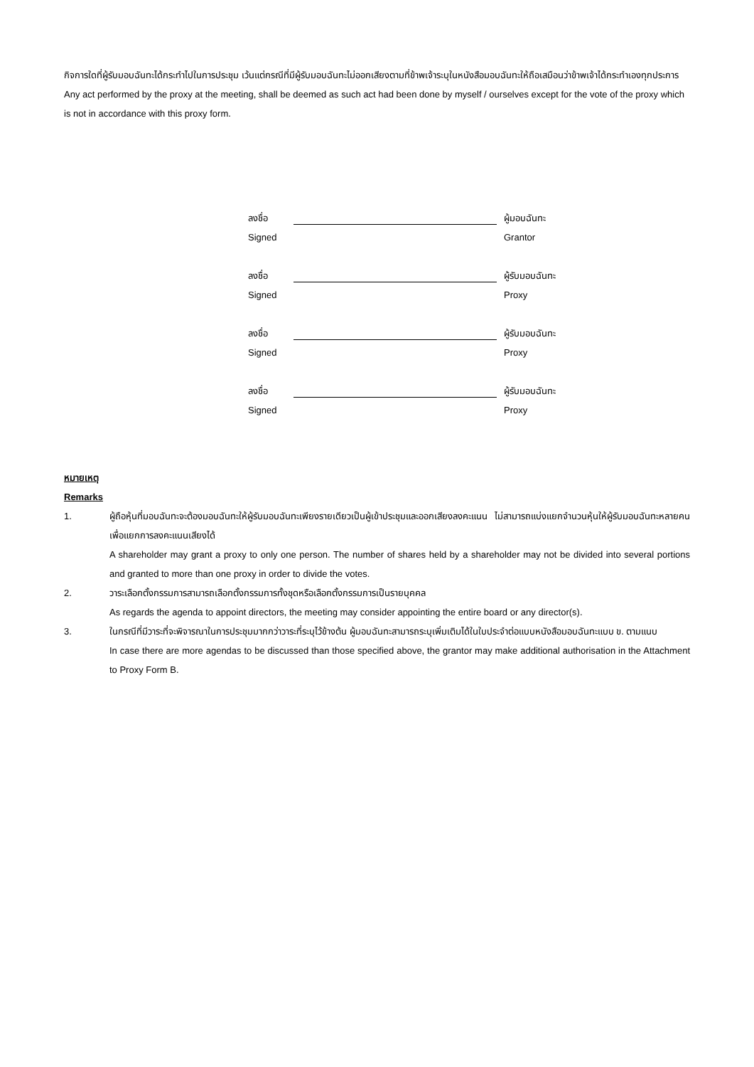กิจการใดที่ผู้รับมอบฉันทะได้กระทำไปในการประชุม เว้นแต่กรณีที่มีผู้รับมอบฉันทะไม่ออกเสียงตามที่ข้าพเจ้าระบุในหนังสือมอบฉันทะให้ถือเสมือนว่าข้าพเจ้าได้กระทำเองทุกประการ
Any act performed by the proxy at the meeting, shall be deemed as such act had been done by myself / ourselves except for the vote of the proxy which is not in accordance with this proxy form.
ลงชื่อ ผู้มอบฉันทะ
Signed Grantor
ลงชื่อ ผู้รับมอบฉันทะ
Signed Proxy
ลงชื่อ ผู้รับมอบฉันทะ
Signed Proxy
ลงชื่อ ผู้รับมอบฉันทะ
Signed Proxy
หมายเหตุ
Remarks
1. ผู้ถือหุ้นที่มอบฉันทะจะต้องมอบฉันทะให้ผู้รับมอบฉันทะเพียงรายเดียวเป็นผู้เข้าประชุมและออกเสียงลงคะแนน ไม่สามารถแบ่งแยกจำนวนหุ้นให้ผู้รับมอบฉันทะหลายคนเพื่อแยกการลงคะแนนเสียงได้
A shareholder may grant a proxy to only one person. The number of shares held by a shareholder may not be divided into several portions and granted to more than one proxy in order to divide the votes.
2. วาระเลือกตั้งกรรมการสามารถเลือกตั้งกรรมการทั้งชุดหรือเลือกตั้งกรรมการเป็นรายบุคคล
As regards the agenda to appoint directors, the meeting may consider appointing the entire board or any director(s).
3. ในกรณีที่มีวาระที่จะพิจารณาในการประชุมมากกว่าวาระที่ระบุไว้ข้างต้น ผู้มอบฉันทะสามารถระบุเพิ่มเติมได้ในใบประจำต่อแบบหนังสือมอบฉันทะแบบ ข. ตามแนบ
In case there are more agendas to be discussed than those specified above, the grantor may make additional authorisation in the Attachment to Proxy Form B.